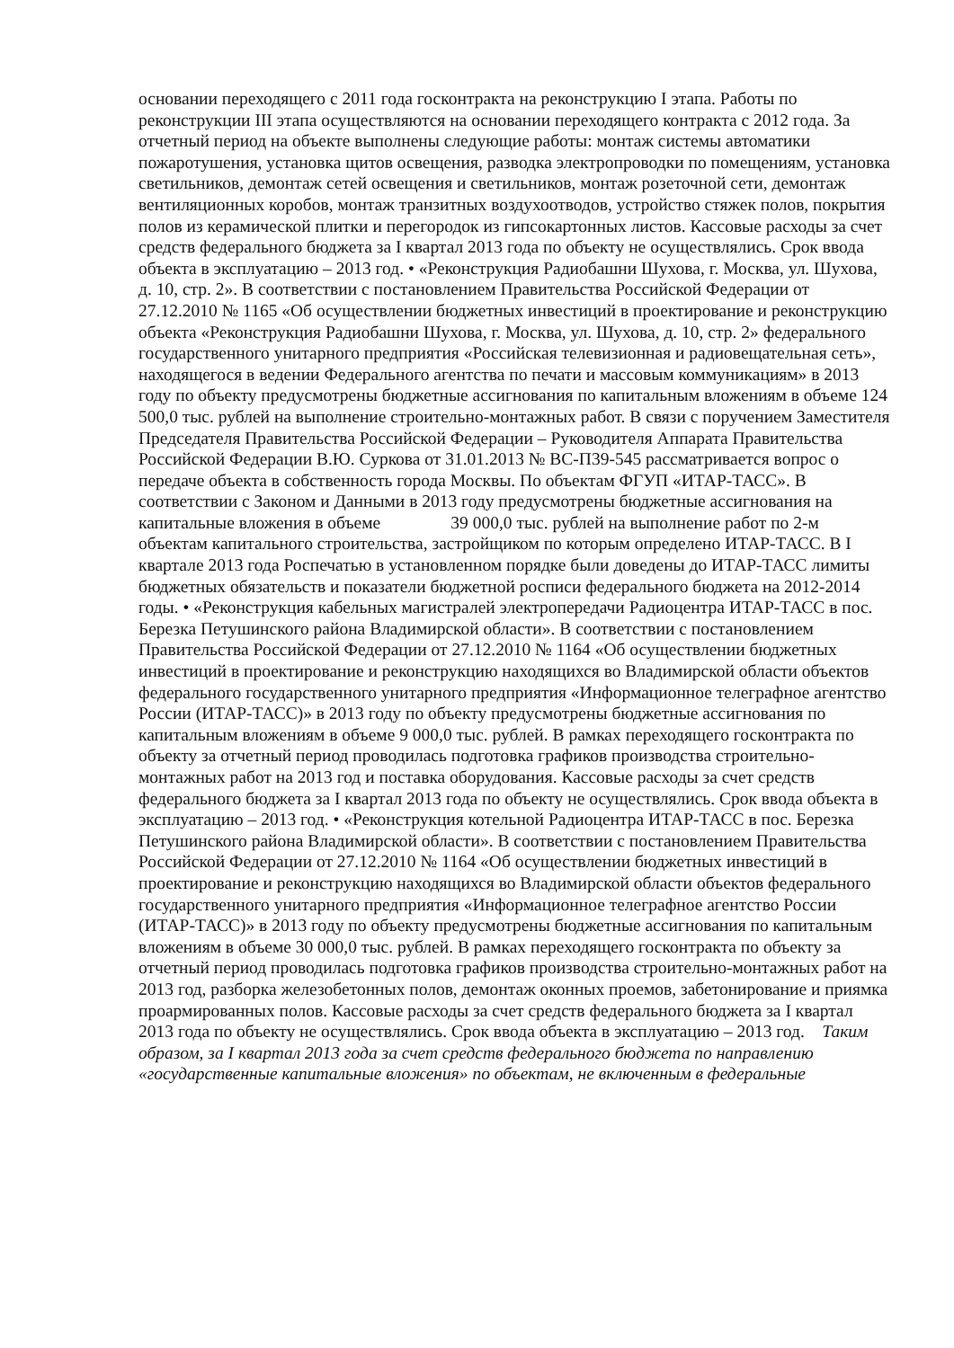основании переходящего с 2011 года госконтракта на реконструкцию I этапа. Работы по реконструкции III этапа осуществляются на основании переходящего контракта с 2012 года. За отчетный период на объекте выполнены следующие работы: монтаж системы автоматики пожаротушения, установка щитов освещения, разводка электропроводки по помещениям, установка светильников, демонтаж сетей освещения и светильников, монтаж розеточной сети, демонтаж вентиляционных коробов, монтаж транзитных воздухоотводов, устройство стяжек полов, покрытия полов из керамической плитки и перегородок из гипсокартонных листов. Кассовые расходы за счет средств федерального бюджета за I квартал 2013 года по объекту не осуществлялись. Срок ввода объекта в эксплуатацию – 2013 год. • «Реконструкция Радиобашни Шухова, г. Москва, ул. Шухова, д. 10, стр. 2». В соответствии с постановлением Правительства Российской Федерации от 27.12.2010 № 1165 «Об осуществлении бюджетных инвестиций в проектирование и реконструкцию объекта «Реконструкция Радиобашни Шухова, г. Москва, ул. Шухова, д. 10, стр. 2» федерального государственного унитарного предприятия «Российская телевизионная и радиовещательная сеть», находящегося в ведении Федерального агентства по печати и массовым коммуникациям» в 2013 году по объекту предусмотрены бюджетные ассигнования по капитальным вложениям в объеме 124 500,0 тыс. рублей на выполнение строительно-монтажных работ. В связи с поручением Заместителя Председателя Правительства Российской Федерации – Руководителя Аппарата Правительства Российской Федерации В.Ю. Суркова от 31.01.2013 № ВС-П39-545 рассматривается вопрос о передаче объекта в собственность города Москвы. По объектам ФГУП «ИТАР-ТАСС». В соответствии с Законом и Данными в 2013 году предусмотрены бюджетные ассигнования на капитальные вложения в объеме 39 000,0 тыс. рублей на выполнение работ по 2-м объектам капитального строительства, застройщиком по которым определено ИТАР-ТАСС. В I квартале 2013 года Роспечатью в установленном порядке были доведены до ИТАР-ТАСС лимиты бюджетных обязательств и показатели бюджетной росписи федерального бюджета на 2012-2014 годы. • «Реконструкция кабельных магистралей электропередачи Радиоцентра ИТАР-ТАСС в пос. Березка Петушинского района Владимирской области». В соответствии с постановлением Правительства Российской Федерации от 27.12.2010 № 1164 «Об осуществлении бюджетных инвестиций в проектирование и реконструкцию находящихся во Владимирской области объектов федерального государственного унитарного предприятия «Информационное телеграфное агентство России (ИТАР-ТАСС)» в 2013 году по объекту предусмотрены бюджетные ассигнования по капитальным вложениям в объеме 9 000,0 тыс. рублей. В рамках переходящего госконтракта по объекту за отчетный период проводилась подготовка графиков производства строительно-монтажных работ на 2013 год и поставка оборудования. Кассовые расходы за счет средств федерального бюджета за I квартал 2013 года по объекту не осуществлялись. Срок ввода объекта в эксплуатацию – 2013 год. • «Реконструкция котельной Радиоцентра ИТАР-ТАСС в пос. Березка Петушинского района Владимирской области». В соответствии с постановлением Правительства Российской Федерации от 27.12.2010 № 1164 «Об осуществлении бюджетных инвестиций в проектирование и реконструкцию находящихся во Владимирской области объектов федерального государственного унитарного предприятия «Информационное телеграфное агентство России (ИТАР-ТАСС)» в 2013 году по объекту предусмотрены бюджетные ассигнования по капитальным вложениям в объеме 30 000,0 тыс. рублей. В рамках переходящего госконтракта по объекту за отчетный период проводилась подготовка графиков производства строительно-монтажных работ на 2013 год, разборка железобетонных полов, демонтаж оконных проемов, забетонирование и приямка проармированных полов. Кассовые расходы за счет средств федерального бюджета за I квартал 2013 года по объекту не осуществлялись. Срок ввода объекта в эксплуатацию – 2013 год. Таким образом, за I квартал 2013 года за счет средств федерального бюджета по направлению «государственные капитальные вложения» по объектам, не включенным в федеральные